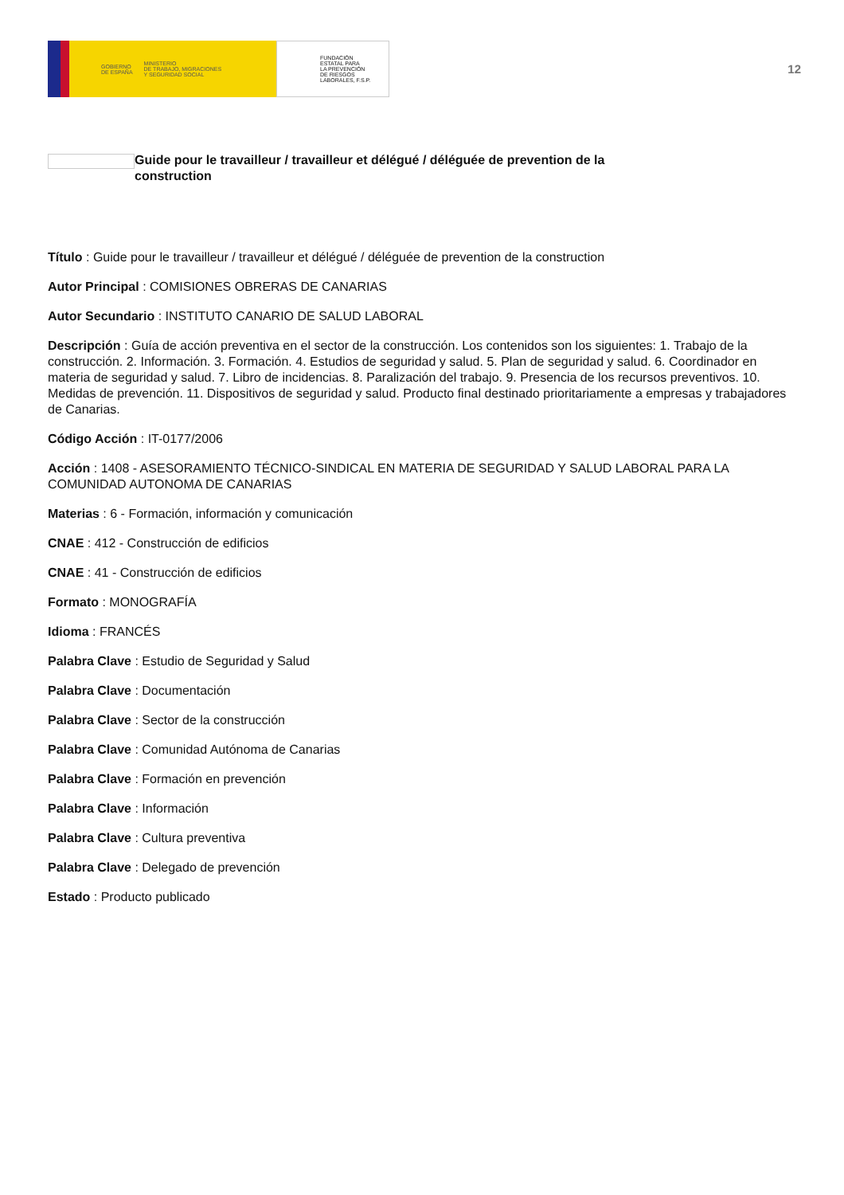GOBIERNO
DE ESPAÑA MINISTERIO
DE TRABAJO, MIGRACIONES
Y SEGURIDAD SOCIAL
FUNDACIÓN
ESTATAL PARA
LA PREVENCIÓN
DE RIESGOS
LABORALES, F.S.P.
12
Guide pour le travailleur / travailleur et délégué / déléguée de prevention de la construction
Título : Guide pour le travailleur / travailleur et délégué / déléguée de prevention de la construction
Autor Principal : COMISIONES OBRERAS DE CANARIAS
Autor Secundario : INSTITUTO CANARIO DE SALUD LABORAL
Descripción : Guía de acción preventiva en el sector de la construcción. Los contenidos son los siguientes: 1. Trabajo de la construcción. 2. Información. 3. Formación. 4. Estudios de seguridad y salud. 5. Plan de seguridad y salud. 6. Coordinador en materia de seguridad y salud. 7. Libro de incidencias. 8. Paralización del trabajo. 9. Presencia de los recursos preventivos. 10. Medidas de prevención. 11. Dispositivos de seguridad y salud. Producto final destinado prioritariamente a empresas y trabajadores de Canarias.
Código Acción : IT-0177/2006
Acción : 1408 - ASESORAMIENTO TÉCNICO-SINDICAL EN MATERIA DE SEGURIDAD Y SALUD LABORAL PARA LA COMUNIDAD AUTONOMA DE CANARIAS
Materias : 6 - Formación, información y comunicación
CNAE : 412 - Construcción de edificios
CNAE : 41 - Construcción de edificios
Formato : MONOGRAFÍA
Idioma : FRANCÉS
Palabra Clave : Estudio de Seguridad y Salud
Palabra Clave : Documentación
Palabra Clave : Sector de la construcción
Palabra Clave : Comunidad Autónoma de Canarias
Palabra Clave : Formación en prevención
Palabra Clave : Información
Palabra Clave : Cultura preventiva
Palabra Clave : Delegado de prevención
Estado : Producto publicado